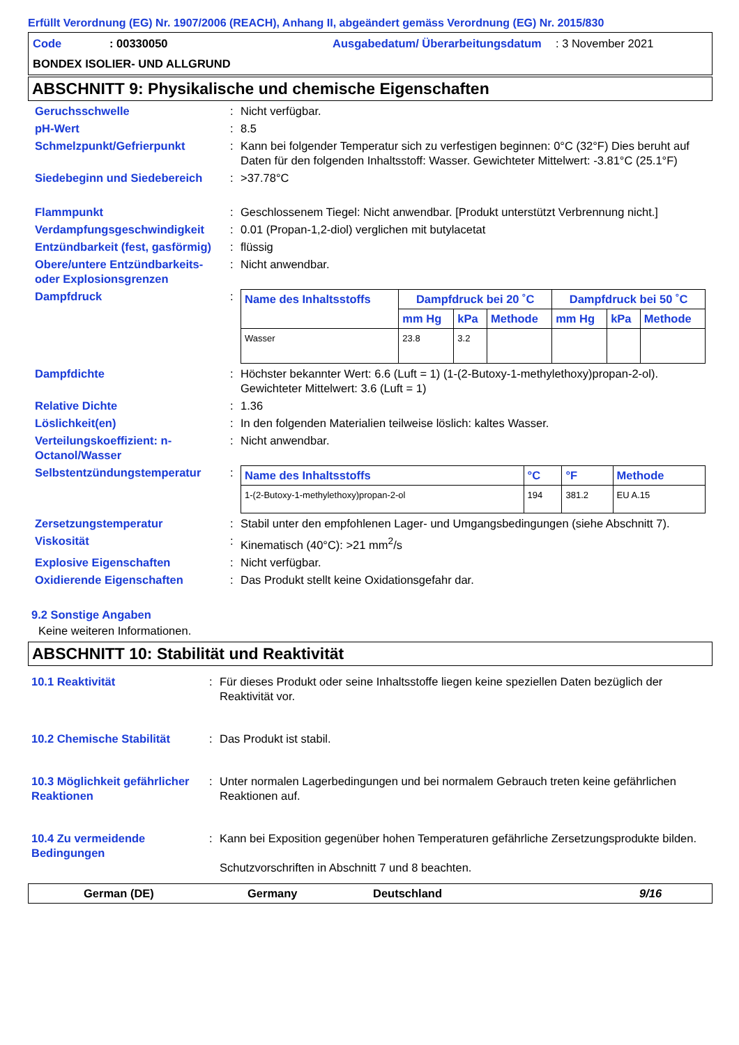Erfüllt Verordnung (EG) Nr. 1907/2006 (REACH), Anhang II, abgeändert gemäss Verordnung (EG) Nr. 2015/830
Code: 00330050 Ausgabedatum/ Überarbeitungsdatum: 3 November 2021 BONDEX ISOLIER- UND ALLGRUND
ABSCHNITT 9: Physikalische und chemische Eigenschaften
Geruchsschwelle: Nicht verfügbar.
pH-Wert: 8.5
Schmelzpunkt/Gefrierpunkt: Kann bei folgender Temperatur sich zu verfestigen beginnen: 0°C (32°F) Dies beruht auf Daten für den folgenden Inhaltsstoff: Wasser. Gewichteter Mittelwert: -3.81°C (25.1°F)
Siedebeginn und Siedebereich: >37.78°C
Flammpunkt: Geschlossenem Tiegel: Nicht anwendbar. [Produkt unterstützt Verbrennung nicht.]
Verdampfungsgeschwindigkeit: 0.01 (Propan-1,2-diol) verglichen mit butylacetat
Entzündbarkeit (fest, gasförmig): flüssig
Obere/untere Entzündbarkeits- oder Explosionsgrenzen: Nicht anwendbar.
Dampfdruck:
| Name des Inhaltsstoffs | Dampfdruck bei 20 ˚C | | | Dampfdruck bei 50 ˚C | | |
| --- | --- | --- | --- | --- | --- | --- |
| | mm Hg | kPa | Methode | mm Hg | kPa | Methode |
| Wasser | 23.8 | 3.2 | | | | |
Dampfdichte: Höchster bekannter Wert: 6.6 (Luft = 1) (1-(2-Butoxy-1-methylethoxy)propan-2-ol). Gewichteter Mittelwert: 3.6 (Luft = 1)
Relative Dichte: 1.36
Löslichkeit(en): In den folgenden Materialien teilweise löslich: kaltes Wasser.
Verteilungskoeffizient: n-Octanol/Wasser: Nicht anwendbar.
Selbstentzündungstemperatur:
| Name des Inhaltsstoffs | °C | °F | Methode |
| --- | --- | --- | --- |
| 1-(2-Butoxy-1-methylethoxy)propan-2-ol | 194 | 381.2 | EU A.15 |
Zersetzungstemperatur: Stabil unter den empfohlenen Lager- und Umgangsbedingungen (siehe Abschnitt 7).
Viskosität: Kinematisch (40°C): >21 mm<sup>2</sup>/s
Explosive Eigenschaften: Nicht verfügbar.
Oxidierende Eigenschaften: Das Produkt stellt keine Oxidationsgefahr dar.
9.2 Sonstige Angaben
Keine weiteren Informationen.
ABSCHNITT 10: Stabilität und Reaktivität
10.1 Reaktivität: Für dieses Produkt oder seine Inhaltsstoffe liegen keine speziellen Daten bezüglich der Reaktivität vor.
10.2 Chemische Stabilität: Das Produkt ist stabil.
10.3 Möglichkeit gefährlicher Reaktionen: Unter normalen Lagerbedingungen und bei normalem Gebrauch treten keine gefährlichen Reaktionen auf.
10.4 Zu vermeidende Bedingungen: Kann bei Exposition gegenüber hohen Temperaturen gefährliche Zersetzungsprodukte bilden.
Schutzvorschriften in Abschnitt 7 und 8 beachten.
German (DE) Germany Deutschland 9/16